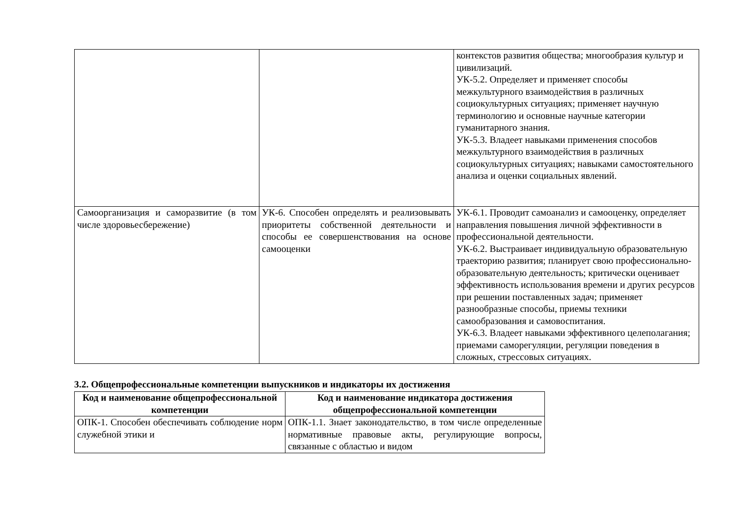| | | контекстов развития общества; многообразия культур и цивилизаций. УК-5.2. Определяет и применяет способы межкультурного взаимодействия в различных социокультурных ситуациях; применяет научную терминологию и основные научные категории гуманитарного знания. УК-5.3. Владеет навыками применения способов межкультурного взаимодействия в различных социокультурных ситуациях; навыками самостоятельного анализа и оценки социальных явлений. |
| Самоорганизация и саморазвитие (в том числе здоровьесбережение) | УК-6. Способен определять и реализовывать приоритеты собственной деятельности и способы ее совершенствования на основе самооценки | УК-6.1. Проводит самоанализ и самооценку, определяет направления повышения личной эффективности в профессиональной деятельности. УК-6.2. Выстраивает индивидуальную образовательную траекторию развития; планирует свою профессионально-образовательную деятельность; критически оценивает эффективность использования времени и других ресурсов при решении поставленных задач; применяет разнообразные способы, приемы техники самообразования и самовоспитания. УК-6.3. Владеет навыками эффективного целеполагания; приемами саморегуляции, регуляции поведения в сложных, стрессовых ситуациях. |
3.2. Общепрофессиональные компетенции выпускников и индикаторы их достижения
| Код и наименование общепрофессиональной компетенции | Код и наименование индикатора достижения общепрофессиональной компетенции |
| --- | --- |
| ОПК-1. Способен обеспечивать соблюдение норм служебной этики и | ОПК-1.1. Знает законодательство, в том числе определенные нормативные правовые акты, регулирующие вопросы, связанные с областью и видом |